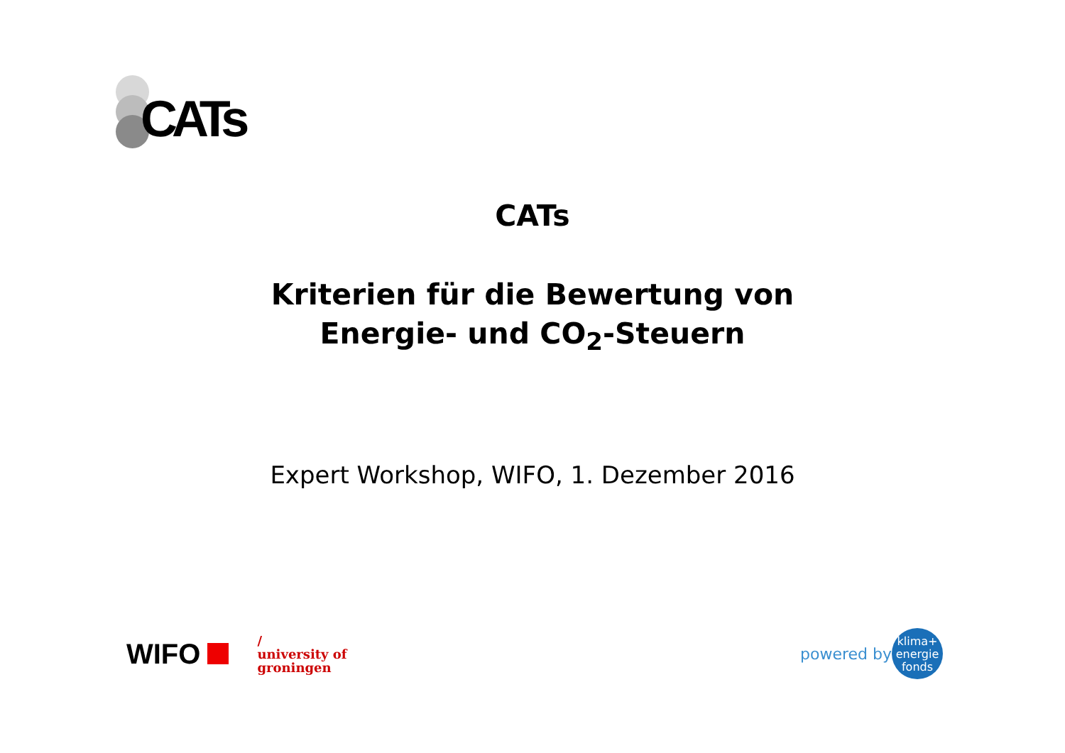CATs
CATs
Kriterien für die Bewertung von
Energie- und CO<sub>2</sub>-Steuern
Expert Workshop, WIFO, 1. Dezember 2016
WIFO
/
university of
groningen
powered by
klima+
energie
fonds